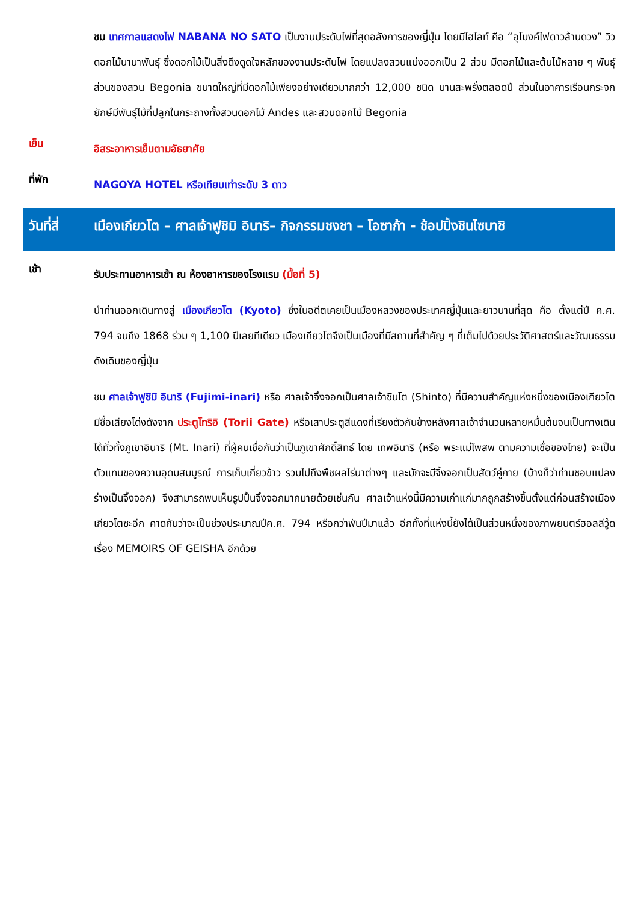ชม เทศกาลแสดงไฟ NABANA NO SATO เป็นงานประดับไฟที่สุดอลังการของญี่ปุ่น โดยมีไฮไลท์ คือ “อุโมงค์ไฟดาวล้านดวง” วิวดอกไม้นานาพันธุ์ ซึ่งดอกไม้เป็นสิ่งดึงดูดใจหลักของงานประดับไฟ โดยแปลงสวนแบ่งออกเป็น 2 ส่วน มีดอกไม้และต้นไม้หลาย ๆ พันธุ์ ส่วนของสวน Begonia ขนาดใหญ่ที่มีดอกไม้เพียงอย่างเดียวมากกว่า 12,000 ชนิด บานสะพรั่งตลอดปี ส่วนในอาคารเรือนกระจกยักษ์มีพันธุ์ไม้ที่ปลูกในกระถางทั้งสวนดอกไม้ Andes และสวนดอกไม้ Begonia
เย็น
อิสระอาหารเย็นตามอัธยาศัย
ที่พัก
NAGOYA HOTEL หรือเทียบเท่าระดับ 3 ดาว
วันที่สี่
เมืองเกียวโต – ศาลเจ้าฟูชิมิ อินาริ– กิจกรรมชงชา – โอซาก้า - ช้อปปิ้งชินไซบาชิ
เช้า
รับประทานอาหารเช้า ณ ห้องอาหารของโรงแรม (มื้อที่ 5)
นำท่านออกเดินทางสู่ เมืองเกียวโต (Kyoto) ซึ่งในอดีตเคยเป็นเมืองหลวงของประเทศญี่ปุ่นและยาวนานที่สุด คือ ตั้งแต่ปี ค.ศ. 794 จนถึง 1868 ร่วม ๆ 1,100 ปีเลยทีเดียว เมืองเกียวโตจึงเป็นเมืองที่มีสถานที่สำคัญ ๆ ที่เต็มไปด้วยประวัติศาสตร์และวัฒนธรรมดังเดิมของญี่ปุ่น
ชม ศาลเจ้าฟูชิมิ อินาริ (Fujimi-inari) หรือ ศาลเจ้าจิ้งจอกเป็นศาลเจ้าชินโต (Shinto) ที่มีความสำคัญแห่งหนึ่งของเมืองเกียวโต มีชื่อเสียงโด่งดังจาก ประตูโทริอิ (Torii Gate) หรือเสาประตูสีแดงที่เรียงตัวกันข้างหลังศาลเจ้าจำนวนหลายหมื่นต้นจนเป็นทางเดินได้ทั่วทั้งภูเขาอินาริ (Mt. Inari) ที่ผู้คนเชื่อกันว่าเป็นภูเขาศักดิ์สิทธ์ โดย เทพอินาริ (หรือ พระแม่โพสพ ตามความเชื่อของไทย) จะเป็นตัวแทนของความอุดมสมบูรณ์ การเก็บเกี่ยวข้าว รวมไปถึงพืชผลไร่นาต่างๆ และมักจะมีจิ้งจอกเป็นสัตว์คู่กาย (บ้างก็ว่าท่านชอบแปลงร่างเป็นจิ้งจอก) จึงสามารถพบเห็นรูปปั้นจิ้งจอกมากมายด้วยเช่นกัน ศาลเจ้าแห่งนี้มีความเก่าแก่มากถูกสร้างขึ้นตั้งแต่ก่อนสร้างเมืองเกียวโตซะอีก คาดกันว่าจะเป็นช่วงประมาณปีค.ศ. 794 หรือกว่าพันปีมาแล้ว อีกทั้งที่แห่งนี้ยังได้เป็นส่วนหนึ่งของภาพยนตร์ฮอลลีวู้ด เรื่อง MEMOIRS OF GEISHA อีกด้วย